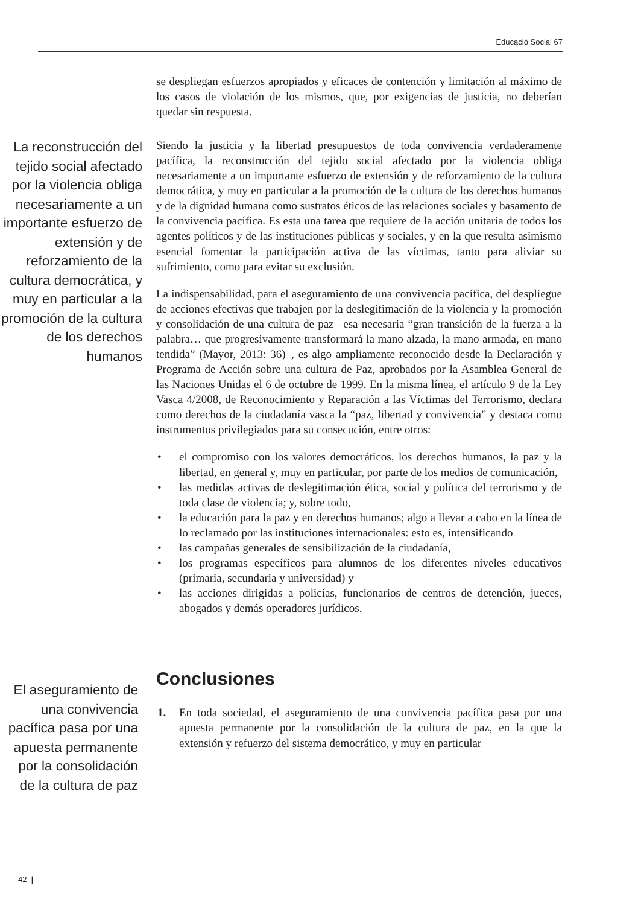Educació Social 67
se despliegan esfuerzos apropiados y eficaces de contención y limitación al máximo de los casos de violación de los mismos, que, por exigencias de justicia, no deberían quedar sin respuesta.
La reconstrucción del tejido social afectado por la violencia obliga necesariamente a un importante esfuerzo de extensión y de reforzamiento de la cultura democrática, y muy en particular a la promoción de la cultura de los derechos humanos
Siendo la justicia y la libertad presupuestos de toda convivencia verdaderamente pacífica, la reconstrucción del tejido social afectado por la violencia obliga necesariamente a un importante esfuerzo de extensión y de reforzamiento de la cultura democrática, y muy en particular a la promoción de la cultura de los derechos humanos y de la dignidad humana como sustratos éticos de las relaciones sociales y basamento de la convivencia pacífica. Es esta una tarea que requiere de la acción unitaria de todos los agentes políticos y de las instituciones públicas y sociales, y en la que resulta asimismo esencial fomentar la participación activa de las víctimas, tanto para aliviar su sufrimiento, como para evitar su exclusión.
La indispensabilidad, para el aseguramiento de una convivencia pacífica, del despliegue de acciones efectivas que trabajen por la deslegitimación de la violencia y la promoción y consolidación de una cultura de paz –esa necesaria “gran transición de la fuerza a la palabra… que progresivamente transformará la mano alzada, la mano armada, en mano tendida” (Mayor, 2013: 36)–, es algo ampliamente reconocido desde la Declaración y Programa de Acción sobre una cultura de Paz, aprobados por la Asamblea General de las Naciones Unidas el 6 de octubre de 1999. En la misma línea, el artículo 9 de la Ley Vasca 4/2008, de Reconocimiento y Reparación a las Víctimas del Terrorismo, declara como derechos de la ciudadanía vasca la “paz, libertad y convivencia” y destaca como instrumentos privilegiados para su consecución, entre otros:
• el compromiso con los valores democráticos, los derechos humanos, la paz y la libertad, en general y, muy en particular, por parte de los medios de comunicación,
• las medidas activas de deslegitimación ética, social y política del terrorismo y de toda clase de violencia; y, sobre todo,
• la educación para la paz y en derechos humanos; algo a llevar a cabo en la línea de lo reclamado por las instituciones internacionales: esto es, intensificando
• las campañas generales de sensibilización de la ciudadanía,
• los programas específicos para alumnos de los diferentes niveles educativos (primaria, secundaria y universidad) y
• las acciones dirigidas a policías, funcionarios de centros de detención, jueces, abogados y demás operadores jurídicos.
Conclusiones
1. En toda sociedad, el aseguramiento de una convivencia pacífica pasa por una apuesta permanente por la consolidación de la cultura de paz, en la que la extensión y refuerzo del sistema democrático, y muy en particular
El aseguramiento de una convivencia pacífica pasa por una apuesta permanente por la consolidación de la cultura de paz
42 |